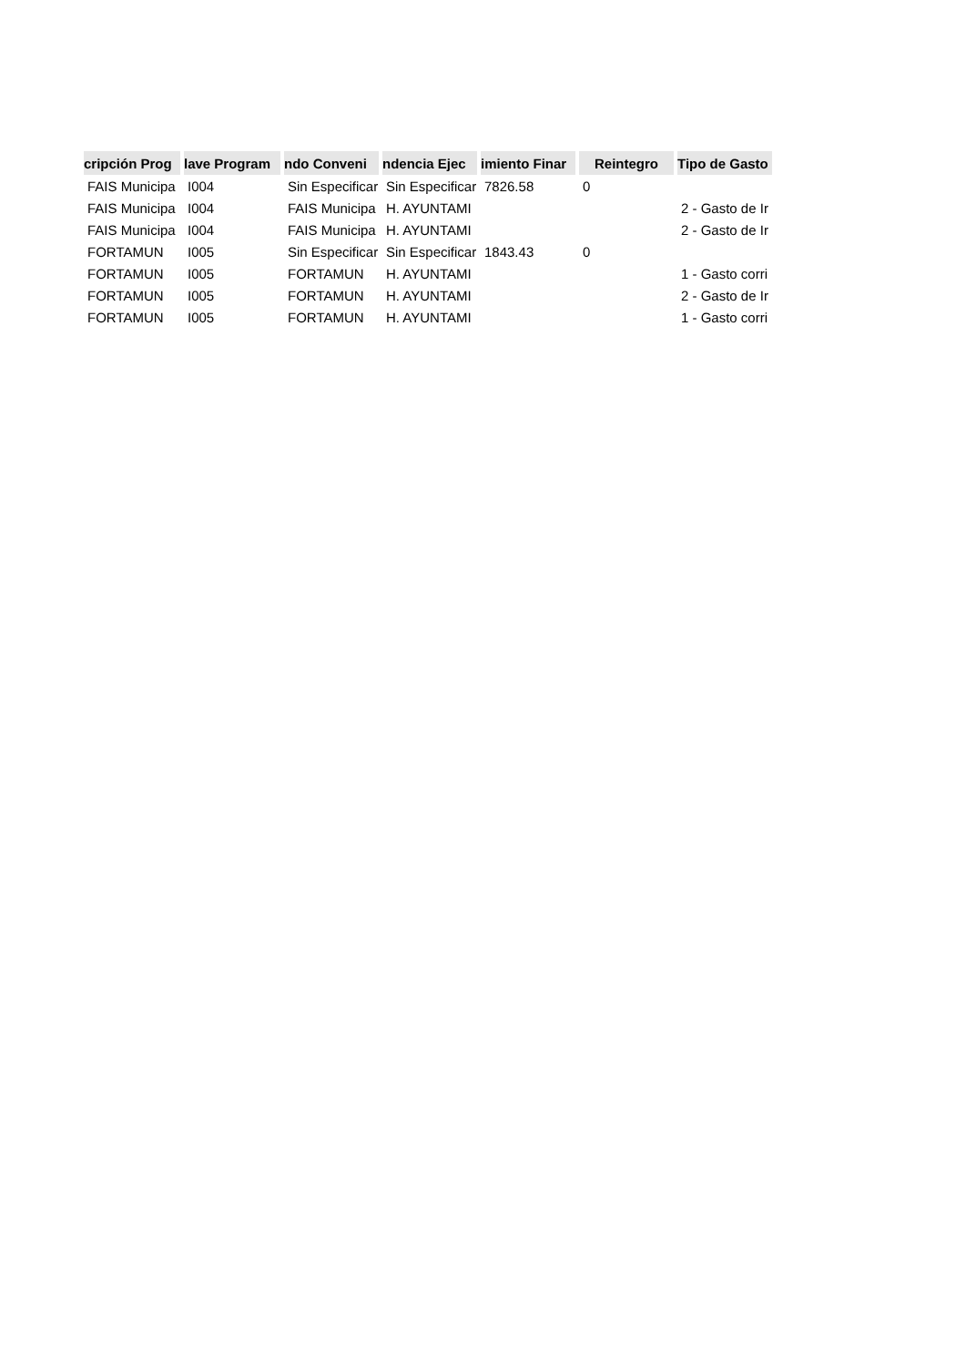| cripción Prog | lave Program | ndo Conveni | ndencia Ejec | imiento Finar | Reintegro | Tipo de Gasto |
| --- | --- | --- | --- | --- | --- | --- |
| FAIS Municipa | I004 | Sin Especificar | Sin Especificar | 7826.58 | 0 | |
| FAIS Municipa | I004 | FAIS Municipa | H. AYUNTAMI | | | 2 - Gasto de Ir |
| FAIS Municipa | I004 | FAIS Municipa | H. AYUNTAMI | | | 2 - Gasto de Ir |
| FORTAMUN | I005 | Sin Especificar | Sin Especificar | 1843.43 | 0 | |
| FORTAMUN | I005 | FORTAMUN | H. AYUNTAMI | | | 1 - Gasto corri |
| FORTAMUN | I005 | FORTAMUN | H. AYUNTAMI | | | 2 - Gasto de Ir |
| FORTAMUN | I005 | FORTAMUN | H. AYUNTAMI | | | 1 - Gasto corri |